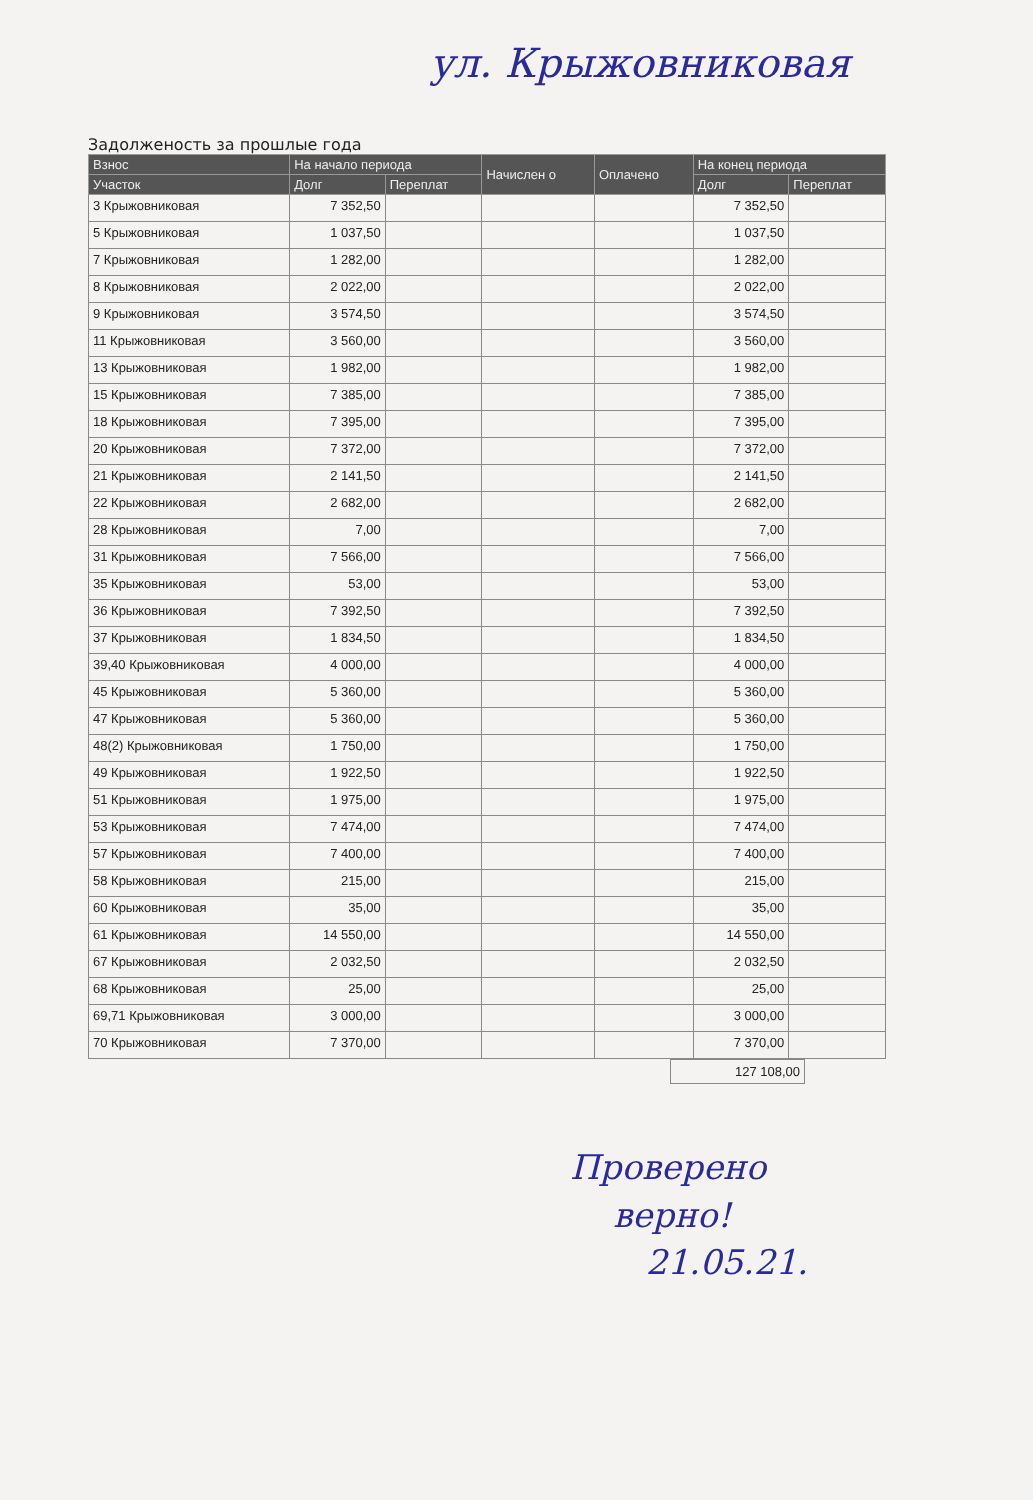ул. Крыжовниковая
Задолженость за прошлые года
| Взнос | На начало периода | | Начислен о | Оплачено | На конец периода | |
| --- | --- | --- | --- | --- | --- | --- |
| Участок | Долг | Переплат | | | Долг | Переплат |
| 3 Крыжовниковая | 7 352,50 | | | | 7 352,50 | |
| 5 Крыжовниковая | 1 037,50 | | | | 1 037,50 | |
| 7 Крыжовниковая | 1 282,00 | | | | 1 282,00 | |
| 8 Крыжовниковая | 2 022,00 | | | | 2 022,00 | |
| 9 Крыжовниковая | 3 574,50 | | | | 3 574,50 | |
| 11 Крыжовниковая | 3 560,00 | | | | 3 560,00 | |
| 13 Крыжовниковая | 1 982,00 | | | | 1 982,00 | |
| 15 Крыжовниковая | 7 385,00 | | | | 7 385,00 | |
| 18 Крыжовниковая | 7 395,00 | | | | 7 395,00 | |
| 20 Крыжовниковая | 7 372,00 | | | | 7 372,00 | |
| 21 Крыжовниковая | 2 141,50 | | | | 2 141,50 | |
| 22 Крыжовниковая | 2 682,00 | | | | 2 682,00 | |
| 28 Крыжовниковая | 7,00 | | | | 7,00 | |
| 31 Крыжовниковая | 7 566,00 | | | | 7 566,00 | |
| 35 Крыжовниковая | 53,00 | | | | 53,00 | |
| 36 Крыжовниковая | 7 392,50 | | | | 7 392,50 | |
| 37 Крыжовниковая | 1 834,50 | | | | 1 834,50 | |
| 39,40 Крыжовниковая | 4 000,00 | | | | 4 000,00 | |
| 45 Крыжовниковая | 5 360,00 | | | | 5 360,00 | |
| 47 Крыжовниковая | 5 360,00 | | | | 5 360,00 | |
| 48(2) Крыжовниковая | 1 750,00 | | | | 1 750,00 | |
| 49 Крыжовниковая | 1 922,50 | | | | 1 922,50 | |
| 51 Крыжовниковая | 1 975,00 | | | | 1 975,00 | |
| 53 Крыжовниковая | 7 474,00 | | | | 7 474,00 | |
| 57 Крыжовниковая | 7 400,00 | | | | 7 400,00 | |
| 58 Крыжовниковая | 215,00 | | | | 215,00 | |
| 60 Крыжовниковая | 35,00 | | | | 35,00 | |
| 61 Крыжовниковая | 14 550,00 | | | | 14 550,00 | |
| 67 Крыжовниковая | 2 032,50 | | | | 2 032,50 | |
| 68 Крыжовниковая | 25,00 | | | | 25,00 | |
| 69,71 Крыжовниковая | 3 000,00 | | | | 3 000,00 | |
| 70 Крыжовниковая | 7 370,00 | | | | 7 370,00 | |
127 108,00
Проверено
верно!
21.05.21.